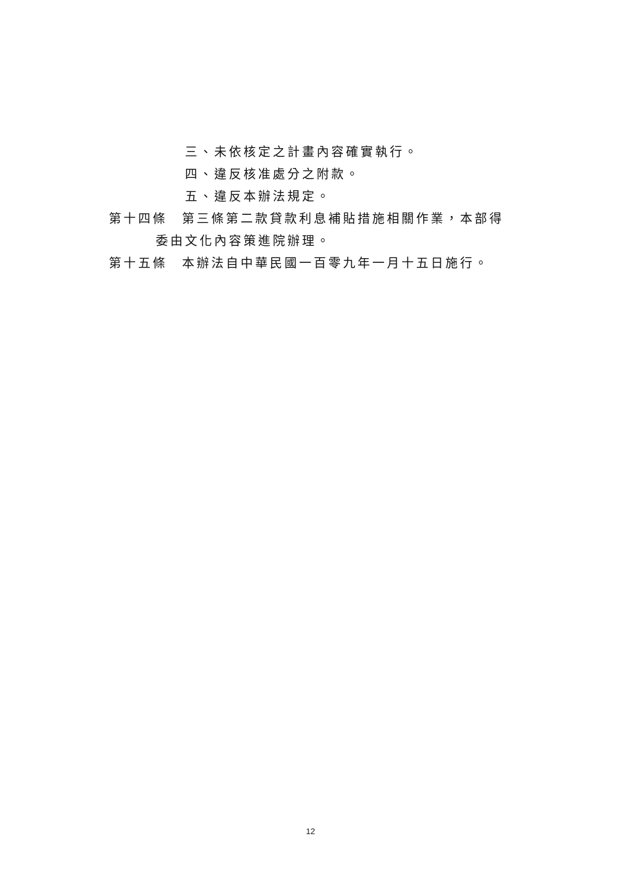三、未依核定之計畫內容確實執行。
四、違反核准處分之附款。
五、違反本辦法規定。
第十四條　第三條第二款貸款利息補貼措施相關作業，本部得
委由文化內容策進院辦理。
第十五條　本辦法自中華民國一百零九年一月十五日施行。
12